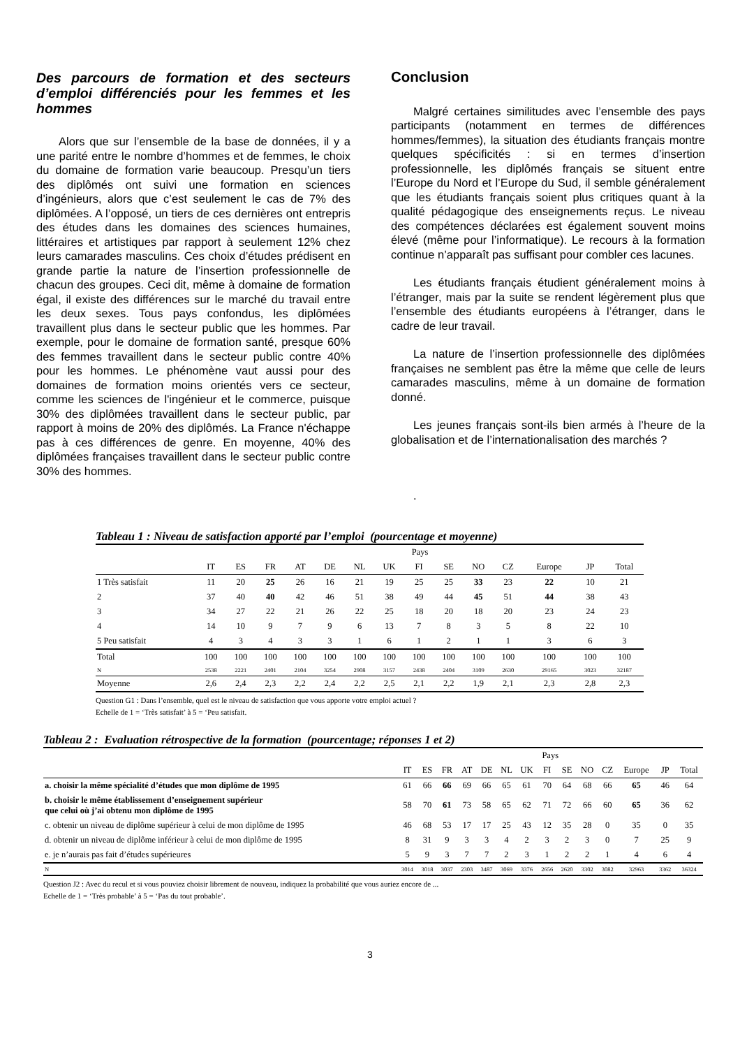Des parcours de formation et des secteurs d’emploi différenciés pour les femmes et les hommes
Alors que sur l’ensemble de la base de données, il y a une parité entre le nombre d’hommes et de femmes, le choix du domaine de formation varie beaucoup. Presqu’un tiers des diplômés ont suivi une formation en sciences d’ingénieurs, alors que c’est seulement le cas de 7% des diplômées. A l’opposé, un tiers de ces dernières ont entrepris des études dans les domaines des sciences humaines, littéraires et artistiques par rapport à seulement 12% chez leurs camarades masculins. Ces choix d’études prédisent en grande partie la nature de l’insertion professionnelle de chacun des groupes. Ceci dit, même à domaine de formation égal, il existe des différences sur le marché du travail entre les deux sexes. Tous pays confondus, les diplômées travaillent plus dans le secteur public que les hommes. Par exemple, pour le domaine de formation santé, presque 60% des femmes travaillent dans le secteur public contre 40% pour les hommes. Le phénomène vaut aussi pour des domaines de formation moins orientés vers ce secteur, comme les sciences de l'ingénieur et le commerce, puisque 30% des diplômées travaillent dans le secteur public, par rapport à moins de 20% des diplômés. La France n'échappe pas à ces différences de genre. En moyenne, 40% des diplômées françaises travaillent dans le secteur public contre 30% des hommes.
Conclusion
Malgré certaines similitudes avec l’ensemble des pays participants (notamment en termes de différences hommes/femmes), la situation des étudiants français montre quelques spécificités : si en termes d’insertion professionnelle, les diplômés français se situent entre l’Europe du Nord et l’Europe du Sud, il semble généralement que les étudiants français soient plus critiques quant à la qualité pédagogique des enseignements reçus. Le niveau des compétences déclarées est également souvent moins élevé (même pour l’informatique). Le recours à la formation continue n’apparaît pas suffisant pour combler ces lacunes.
Les étudiants français étudient généralement moins à l’étranger, mais par la suite se rendent légèrement plus que l’ensemble des étudiants européens à l’étranger, dans le cadre de leur travail.
La nature de l’insertion professionnelle des diplômées françaises ne semblent pas être la même que celle de leurs camarades masculins, même à un domaine de formation donné.
Les jeunes français sont-ils bien armés à l’heure de la globalisation et de l’internationalisation des marchés ?
.
Tableau 1 : Niveau de satisfaction apporté par l’emploi (pourcentage et moyenne)
| | Pays | | | | | | | | | | | | | |
| | IT | ES | FR | AT | DE | NL | UK | FI | SE | NO | CZ | Europe | JP | Total |
| 1 Très satisfait | 11 | 20 | 25 | 26 | 16 | 21 | 19 | 25 | 25 | 33 | 23 | 22 | 10 | 21 |
| 2 | 37 | 40 | 40 | 42 | 46 | 51 | 38 | 49 | 44 | 45 | 51 | 44 | 38 | 43 |
| 3 | 34 | 27 | 22 | 21 | 26 | 22 | 25 | 18 | 20 | 18 | 20 | 23 | 24 | 23 |
| 4 | 14 | 10 | 9 | 7 | 9 | 6 | 13 | 7 | 8 | 3 | 5 | 8 | 22 | 10 |
| 5 Peu satisfait | 4 | 3 | 4 | 3 | 3 | 1 | 6 | 1 | 2 | 1 | 1 | 3 | 6 | 3 |
| Total | 100 | 100 | 100 | 100 | 100 | 100 | 100 | 100 | 100 | 100 | 100 | 100 | 100 | 100 |
| N | 2538 | 2221 | 2401 | 2104 | 3254 | 2908 | 3157 | 2438 | 2404 | 3109 | 2630 | 29165 | 3023 | 32187 |
| Moyenne | 2,6 | 2,4 | 2,3 | 2,2 | 2,4 | 2,2 | 2,5 | 2,1 | 2,2 | 1,9 | 2,1 | 2,3 | 2,8 | 2,3 |
Question G1 : Dans l’ensemble, quel est le niveau de satisfaction que vous apporte votre emploi actuel ?
Echelle de 1 = ‘Très satisfait’ à 5 = ‘Peu satisfait.
Tableau 2 : Evaluation rétrospective de la formation (pourcentage; réponses 1 et 2)
| | Pays | | | | | | | | | | | | | |
| | IT | ES | FR | AT | DE | NL | UK | FI | SE | NO | CZ | Europe | JP | Total |
| a. choisir la même spécialité d’études que mon diplôme de 1995 | 61 | 66 | 66 | 69 | 66 | 65 | 61 | 70 | 64 | 68 | 66 | 65 | 46 | 64 |
| b. choisir le même établissement d’enseignement supérieur que celui où j’ai obtenu mon diplôme de 1995 | 58 | 70 | 61 | 73 | 58 | 65 | 62 | 71 | 72 | 66 | 60 | 65 | 36 | 62 |
| c. obtenir un niveau de diplôme supérieur à celui de mon diplôme de 1995 | 46 | 68 | 53 | 17 | 17 | 25 | 43 | 12 | 35 | 28 | 0 | 35 | 0 | 35 |
| d. obtenir un niveau de diplôme inférieur à celui de mon diplôme de 1995 | 8 | 31 | 9 | 3 | 3 | 4 | 2 | 3 | 2 | 3 | 0 | 7 | 25 | 9 |
| e. je n’aurais pas fait d’études supérieures | 5 | 9 | 3 | 7 | 7 | 2 | 3 | 1 | 2 | 2 | 1 | 4 | 6 | 4 |
| N | 3014 | 3018 | 3037 | 2303 | 3487 | 3069 | 3376 | 2656 | 2620 | 3302 | 3082 | 32963 | 3362 | 36324 |
Question J2 : Avec du recul et si vous pouviez choisir librement de nouveau, indiquez la probabilité que vous auriez encore de ...
Echelle de 1 = ‘Très probable’ à 5 = ‘Pas du tout probable’.
3